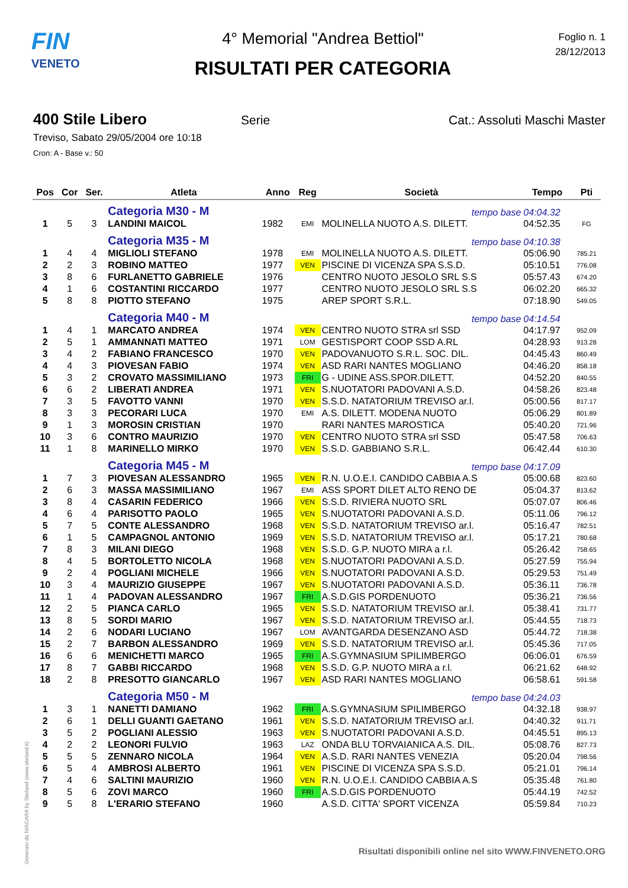FIN
VENETO
4° Memorial "Andrea Bettiol"
RISULTATI PER CATEGORIA
Foglio n. 1
28/12/2013
400 Stile Libero Serie Cat.: Assoluti Maschi Master
Treviso, Sabato 29/05/2004 ore 10:18
Cron: A - Base v.: 50
| Pos | Cor | Ser. | Atleta | Anno | Reg | Società | Tempo | Pti |
| --- | --- | --- | --- | --- | --- | --- | --- | --- |
| | | | Categoria M30 - M | | | tempo base | 04:04.32 | |
| 1 | 5 | 3 | LANDINI MAICOL | 1982 | EMI | MOLINELLA NUOTO A.S. DILETT. | 04:52.35 | FG |
| | | | Categoria M35 - M | | | tempo base | 04:10.38 | |
| 1 | 4 | 4 | MIGLIOLI STEFANO | 1978 | EMI | MOLINELLA NUOTO A.S. DILETT. | 05:06.90 | 785.21 |
| 2 | 2 | 3 | ROBINO MATTEO | 1977 | VEN | PISCINE DI VICENZA SPA S.S.D. | 05:10.51 | 776.08 |
| 3 | 8 | 6 | FURLANETTO GABRIELE | 1976 | | CENTRO NUOTO JESOLO SRL S.S | 05:57.43 | 674.20 |
| 4 | 1 | 6 | COSTANTINI RICCARDO | 1977 | | CENTRO NUOTO JESOLO SRL S.S | 06:02.20 | 665.32 |
| 5 | 8 | 8 | PIOTTO STEFANO | 1975 | | AREP SPORT S.R.L. | 07:18.90 | 549.05 |
| | | | Categoria M40 - M | | | tempo base | 04:14.54 | |
| 1 | 4 | 1 | MARCATO ANDREA | 1974 | VEN | CENTRO NUOTO STRA srl SSD | 04:17.97 | 952.09 |
| 2 | 5 | 1 | AMMANNATI MATTEO | 1971 | LOM | GESTISPORT COOP SSD A.RL | 04:28.93 | 913.28 |
| 3 | 4 | 2 | FABIANO FRANCESCO | 1970 | VEN | PADOVANUOTO S.R.L. SOC. DIL. | 04:45.43 | 860.49 |
| 4 | 4 | 3 | PIOVESAN FABIO | 1974 | VEN | ASD RARI NANTES MOGLIANO | 04:46.20 | 858.18 |
| 5 | 3 | 2 | CROVATO MASSIMILIANO | 1973 | FRI | G - UDINE ASS.SPOR.DILETT. | 04:52.20 | 840.55 |
| 6 | 6 | 2 | LIBERATI ANDREA | 1971 | VEN | S.NUOTATORI PADOVANI A.S.D. | 04:58.26 | 823.48 |
| 7 | 3 | 5 | FAVOTTO VANNI | 1970 | VEN | S.S.D. NATATORIUM TREVISO ar.l. | 05:00.56 | 817.17 |
| 8 | 3 | 3 | PECORARI LUCA | 1970 | EMI | A.S. DILETT. MODENA NUOTO | 05:06.29 | 801.89 |
| 9 | 1 | 3 | MOROSIN CRISTIAN | 1970 | | RARI NANTES MAROSTICA | 05:40.20 | 721.96 |
| 10 | 3 | 6 | CONTRO MAURIZIO | 1970 | VEN | CENTRO NUOTO STRA srl SSD | 05:47.58 | 706.63 |
| 11 | 1 | 8 | MARINELLO MIRKO | 1970 | VEN | S.S.D. GABBIANO S.R.L. | 06:42.44 | 610.30 |
| | | | Categoria M45 - M | | | tempo base | 04:17.09 | |
| 1 | 7 | 3 | PIOVESAN ALESSANDRO | 1965 | VEN | R.N. U.O.E.I. CANDIDO CABBIA A.S | 05:00.68 | 823.60 |
| 2 | 6 | 3 | MASSA MASSIMILIANO | 1967 | EMI | ASS SPORT DILET ALTO RENO DE | 05:04.37 | 813.62 |
| 3 | 8 | 4 | CASARIN FEDERICO | 1966 | VEN | S.S.D. RIVIERA NUOTO SRL | 05:07.07 | 806.46 |
| 4 | 6 | 4 | PARISOTTO PAOLO | 1965 | VEN | S.NUOTATORI PADOVANI A.S.D. | 05:11.06 | 796.12 |
| 5 | 7 | 5 | CONTE ALESSANDRO | 1968 | VEN | S.S.D. NATATORIUM TREVISO ar.l. | 05:16.47 | 782.51 |
| 6 | 1 | 5 | CAMPAGNOL ANTONIO | 1969 | VEN | S.S.D. NATATORIUM TREVISO ar.l. | 05:17.21 | 780.68 |
| 7 | 8 | 3 | MILANI DIEGO | 1968 | VEN | S.S.D. G.P. NUOTO MIRA a r.l. | 05:26.42 | 758.65 |
| 8 | 4 | 5 | BORTOLETTO NICOLA | 1968 | VEN | S.NUOTATORI PADOVANI A.S.D. | 05:27.59 | 755.94 |
| 9 | 2 | 4 | POGLIANI MICHELE | 1966 | VEN | S.NUOTATORI PADOVANI A.S.D. | 05:29.53 | 751.49 |
| 10 | 3 | 4 | MAURIZIO GIUSEPPE | 1967 | VEN | S.NUOTATORI PADOVANI A.S.D. | 05:36.11 | 736.78 |
| 11 | 1 | 4 | PADOVAN ALESSANDRO | 1967 | FRI | A.S.D.GIS PORDENUOTO | 05:36.21 | 736.56 |
| 12 | 2 | 5 | PIANCA CARLO | 1965 | VEN | S.S.D. NATATORIUM TREVISO ar.l. | 05:38.41 | 731.77 |
| 13 | 8 | 5 | SORDI MARIO | 1967 | VEN | S.S.D. NATATORIUM TREVISO ar.l. | 05:44.55 | 718.73 |
| 14 | 2 | 6 | NODARI LUCIANO | 1967 | LOM | AVANTGARDA DESENZANO ASD | 05:44.72 | 718.38 |
| 15 | 2 | 7 | BARBON ALESSANDRO | 1969 | VEN | S.S.D. NATATORIUM TREVISO ar.l. | 05:45.36 | 717.05 |
| 16 | 6 | 6 | MENICHETTI MARCO | 1965 | FRI | A.S.GYMNASIUM SPILIMBERGO | 06:06.01 | 676.59 |
| 17 | 8 | 7 | GABBI RICCARDO | 1968 | VEN | S.S.D. G.P. NUOTO MIRA a r.l. | 06:21.62 | 648.92 |
| 18 | 2 | 8 | PRESOTTO GIANCARLO | 1967 | VEN | ASD RARI NANTES MOGLIANO | 06:58.61 | 591.58 |
| | | | Categoria M50 - M | | | tempo base | 04:24.03 | |
| 1 | 3 | 1 | NANETTI DAMIANO | 1962 | FRI | A.S.GYMNASIUM SPILIMBERGO | 04:32.18 | 938.97 |
| 2 | 6 | 1 | DELLI GUANTI GAETANO | 1961 | VEN | S.S.D. NATATORIUM TREVISO ar.l. | 04:40.32 | 911.71 |
| 3 | 5 | 2 | POGLIANI ALESSIO | 1963 | VEN | S.NUOTATORI PADOVANI A.S.D. | 04:45.51 | 895.13 |
| 4 | 2 | 2 | LEONORI FULVIO | 1963 | LAZ | ONDA BLU TORVAIANICA A.S. DIL. | 05:08.76 | 827.73 |
| 5 | 5 | 5 | ZENNARO NICOLA | 1964 | VEN | A.S.D. RARI NANTES VENEZIA | 05:20.04 | 798.56 |
| 6 | 5 | 4 | AMBROSI ALBERTO | 1961 | VEN | PISCINE DI VICENZA SPA S.S.D. | 05:21.01 | 796.14 |
| 7 | 4 | 6 | SALTINI MAURIZIO | 1960 | VEN | R.N. U.O.E.I. CANDIDO CABBIA A.S | 05:35.48 | 761.80 |
| 8 | 5 | 6 | ZOVI MARCO | 1960 | FRI | A.S.D.GIS PORDENUOTO | 05:44.19 | 742.52 |
| 9 | 5 | 8 | L'ERARIO STEFANO | 1960 | | A.S.D. CITTA' SPORT VICENZA | 05:59.84 | 710.23 |
Generato da NIAGARA by Siteland (www.siteland.it)
Risultati disponibili online nel sito WWW.FINVENETO.ORG